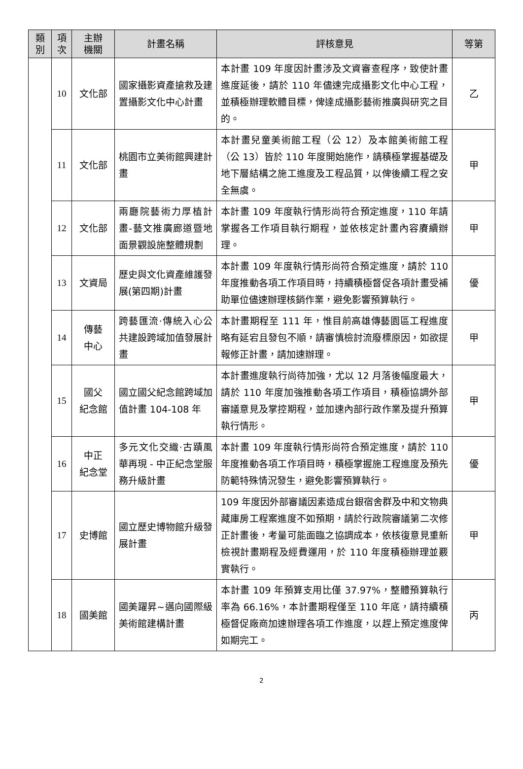| 類 別 | 項 次 | 主辦 機關 | 計畫名稱 | 評核意見 | 等第 |
| --- | --- | --- | --- | --- | --- |
| | 10 | 文化部 | 國家攝影資產搶救及建置攝影文化中心計畫 | 本計畫 109 年度因計畫涉及文資審查程序，致使計畫進度延後，請於 110 年儘速完成攝影文化中心工程，並積極辦理軟體目標，俾達成攝影藝術推廣與研究之目的。 | 乙 |
| | 11 | 文化部 | 桃園市立美術館興建計畫 | 本計畫兒童美術館工程（公 12）及本館美術館工程（公 13）皆於 110 年度開始施作，請積極掌握基礎及地下層結構之施工進度及工程品質，以俾後續工程之安全無虞。 | 甲 |
| | 12 | 文化部 | 兩廳院藝術力厚植計畫-藝文推廣廊道暨地面景觀設施整體規劃 | 本計畫 109 年度執行情形尚符合預定進度，110 年請掌握各工作項目執行期程，並依核定計畫內容賡續辦理。 | 甲 |
| | 13 | 文資局 | 歷史與文化資產維護發展(第四期)計畫 | 本計畫 109 年度執行情形尚符合預定進度，請於 110 年度推動各項工作項目時，持續積極督促各項計畫受補助單位儘速辦理核銷作業，避免影響預算執行。 | 優 |
| | 14 | 傳藝 中心 | 跨藝匯流·傳統入心公共建設跨域加值發展計畫 | 本計畫期程至 111 年，惟目前高雄傳藝園區工程進度略有延宕且發包不順，請審慎檢討流廢標原因，如欲提報修正計畫，請加速辦理。 | 甲 |
| | 15 | 國父 紀念館 | 國立國父紀念館跨域加值計畫 104-108 年 | 本計畫進度執行尚待加強，尤以 12 月落後幅度最大，請於 110 年度加強推動各項工作項目，積極協調外部審議意見及掌控期程，並加速內部行政作業及提升預算執行情形。 | 甲 |
| | 16 | 中正 紀念堂 | 多元文化交織·古蹟風華再現 - 中正紀念堂服務升級計畫 | 本計畫 109 年度執行情形尚符合預定進度，請於 110 年度推動各項工作項目時，積極掌握施工程進度及預先防範特殊情況發生，避免影響預算執行。 | 優 |
| | 17 | 史博館 | 國立歷史博物館升級發展計畫 | 109 年度因外部審議因素造成台銀宿舍群及中和文物典藏庫房工程案進度不如預期，請於行政院審議第二次修正計畫後，考量可能面臨之協調成本，依核復意見重新檢視計畫期程及經費運用，於 110 年度積極辦理並覈實執行。 | 甲 |
| | 18 | 國美館 | 國美躍昇~邁向國際級美術館建構計畫 | 本計畫 109 年預算支用比僅 37.97%，整體預算執行率為 66.16%，本計畫期程僅至 110 年底，請持續積極督促廠商加速辦理各項工作進度，以趕上預定進度俾如期完工。 | 丙 |
2